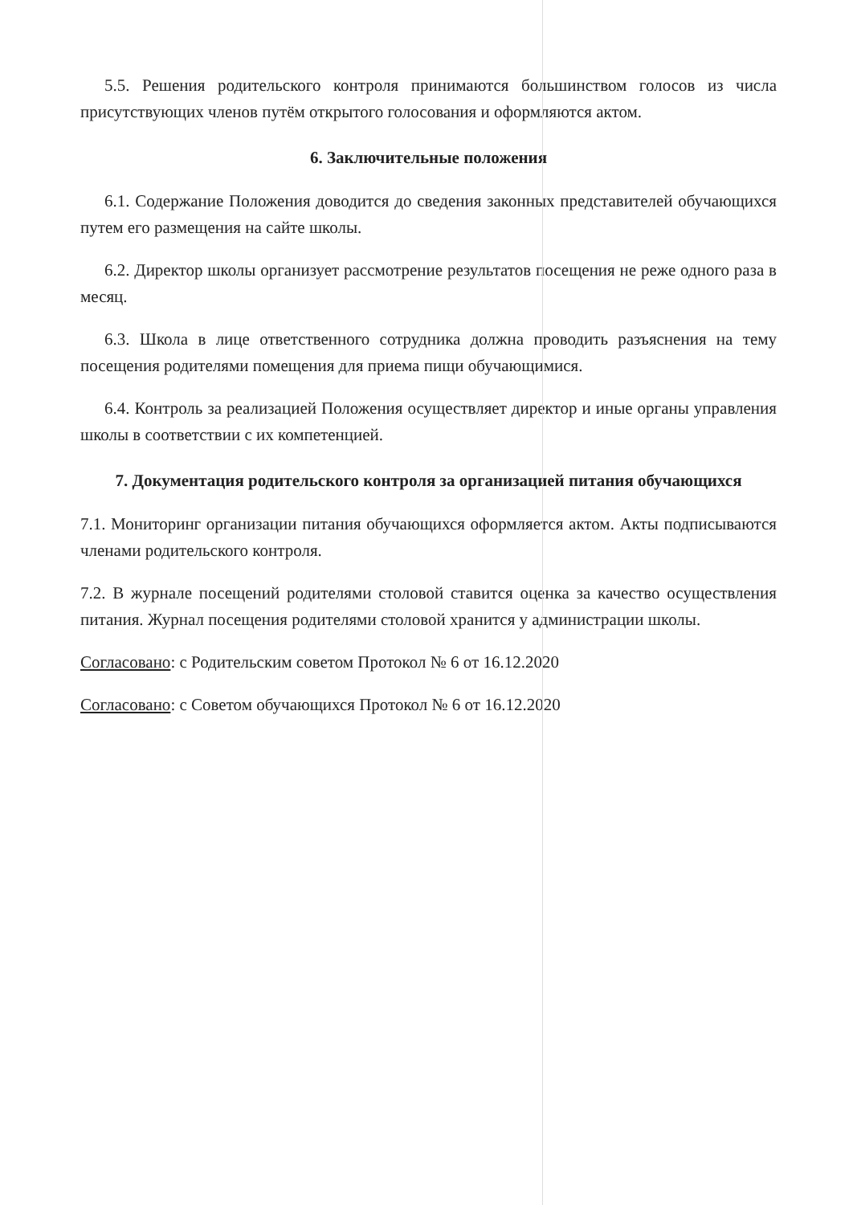5.5. Решения родительского контроля принимаются большинством голосов из числа присутствующих членов путём открытого голосования и оформляются актом.
6. Заключительные положения
6.1. Содержание Положения доводится до сведения законных представителей обучающихся путем его размещения на сайте школы.
6.2. Директор школы организует рассмотрение результатов посещения не реже одного раза в месяц.
6.3. Школа в лице ответственного сотрудника должна проводить разъяснения на тему посещения родителями помещения для приема пищи обучающимися.
6.4. Контроль за реализацией Положения осуществляет директор и иные органы управления школы в соответствии с их компетенцией.
7. Документация родительского контроля за организацией питания обучающихся
7.1. Мониторинг организации питания обучающихся оформляется актом. Акты подписываются членами родительского контроля.
7.2. В журнале посещений родителями столовой ставится оценка за качество осуществления питания. Журнал посещения родителями столовой хранится у администрации школы.
Согласовано: с Родительским советом Протокол № 6 от 16.12.2020
Согласовано: с Советом обучающихся Протокол № 6 от 16.12.2020